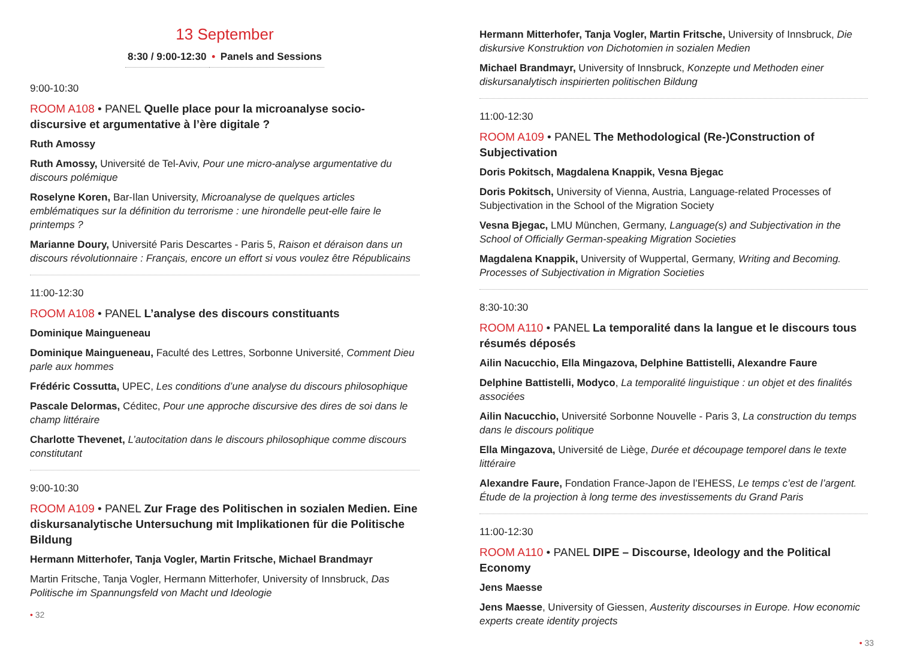13 September
8:30 / 9:00-12:30 • Panels and Sessions
9:00-10:30
ROOM A108 • PANEL Quelle place pour la microanalyse socio-discursive et argumentative à l’ère digitale ?
Ruth Amossy
Ruth Amossy, Université de Tel-Aviv, Pour une micro-analyse argumentative du discours polémique
Roselyne Koren, Bar-Ilan University, Microanalyse de quelques articles emblématiques sur la définition du terrorisme : une hirondelle peut-elle faire le printemps ?
Marianne Doury, Université Paris Descartes - Paris 5, Raison et déraison dans un discours révolutionnaire : Français, encore un effort si vous voulez être Républicains
11:00-12:30
ROOM A108 • PANEL L’analyse des discours constituants
Dominique Maingueneau
Dominique Maingueneau, Faculté des Lettres, Sorbonne Université, Comment Dieu parle aux hommes
Frédéric Cossutta, UPEC, Les conditions d’une analyse du discours philosophique
Pascale Delormas, Céditec, Pour une approche discursive des dires de soi dans le champ littéraire
Charlotte Thevenet, L’autocitation dans le discours philosophique comme discours constitutant
9:00-10:30
ROOM A109 • PANEL Zur Frage des Politischen in sozialen Medien. Eine diskursanalytische Untersuchung mit Implikationen für die Politische Bildung
Hermann Mitterhofer, Tanja Vogler, Martin Fritsche, Michael Brandmayr
Martin Fritsche, Tanja Vogler, Hermann Mitterhofer, University of Innsbruck, Das Politische im Spannungsfeld von Macht und Ideologie
• 32
Hermann Mitterhofer, Tanja Vogler, Martin Fritsche, University of Innsbruck, Die diskursive Konstruktion von Dichotomien in sozialen Medien
Michael Brandmayr, University of Innsbruck, Konzepte und Methoden einer diskursanalytisch inspirierten politischen Bildung
11:00-12:30
ROOM A109 • PANEL The Methodological (Re-)Construction of Subjectivation
Doris Pokitsch, Magdalena Knappik, Vesna Bjegac
Doris Pokitsch, University of Vienna, Austria, Language-related Processes of Subjectivation in the School of the Migration Society
Vesna Bjegac, LMU München, Germany, Language(s) and Subjectivation in the School of Officially German-speaking Migration Societies
Magdalena Knappik, University of Wuppertal, Germany, Writing and Becoming. Processes of Subjectivation in Migration Societies
8:30-10:30
ROOM A110 • PANEL La temporalité dans la langue et le discours tous résumés déposés
Ailin Nacucchio, Ella Mingazova, Delphine Battistelli, Alexandre Faure
Delphine Battistelli, Modyco, La temporalité linguistique : un objet et des finalités associées
Ailin Nacucchio, Université Sorbonne Nouvelle - Paris 3, La construction du temps dans le discours politique
Ella Mingazova, Université de Liège, Durée et découpage temporel dans le texte littéraire
Alexandre Faure, Fondation France-Japon de l’EHESS, Le temps c’est de l’argent. Étude de la projection à long terme des investissements du Grand Paris
11:00-12:30
ROOM A110 • PANEL DIPE – Discourse, Ideology and the Political Economy
Jens Maesse
Jens Maesse, University of Giessen, Austerity discourses in Europe. How economic experts create identity projects
• 33